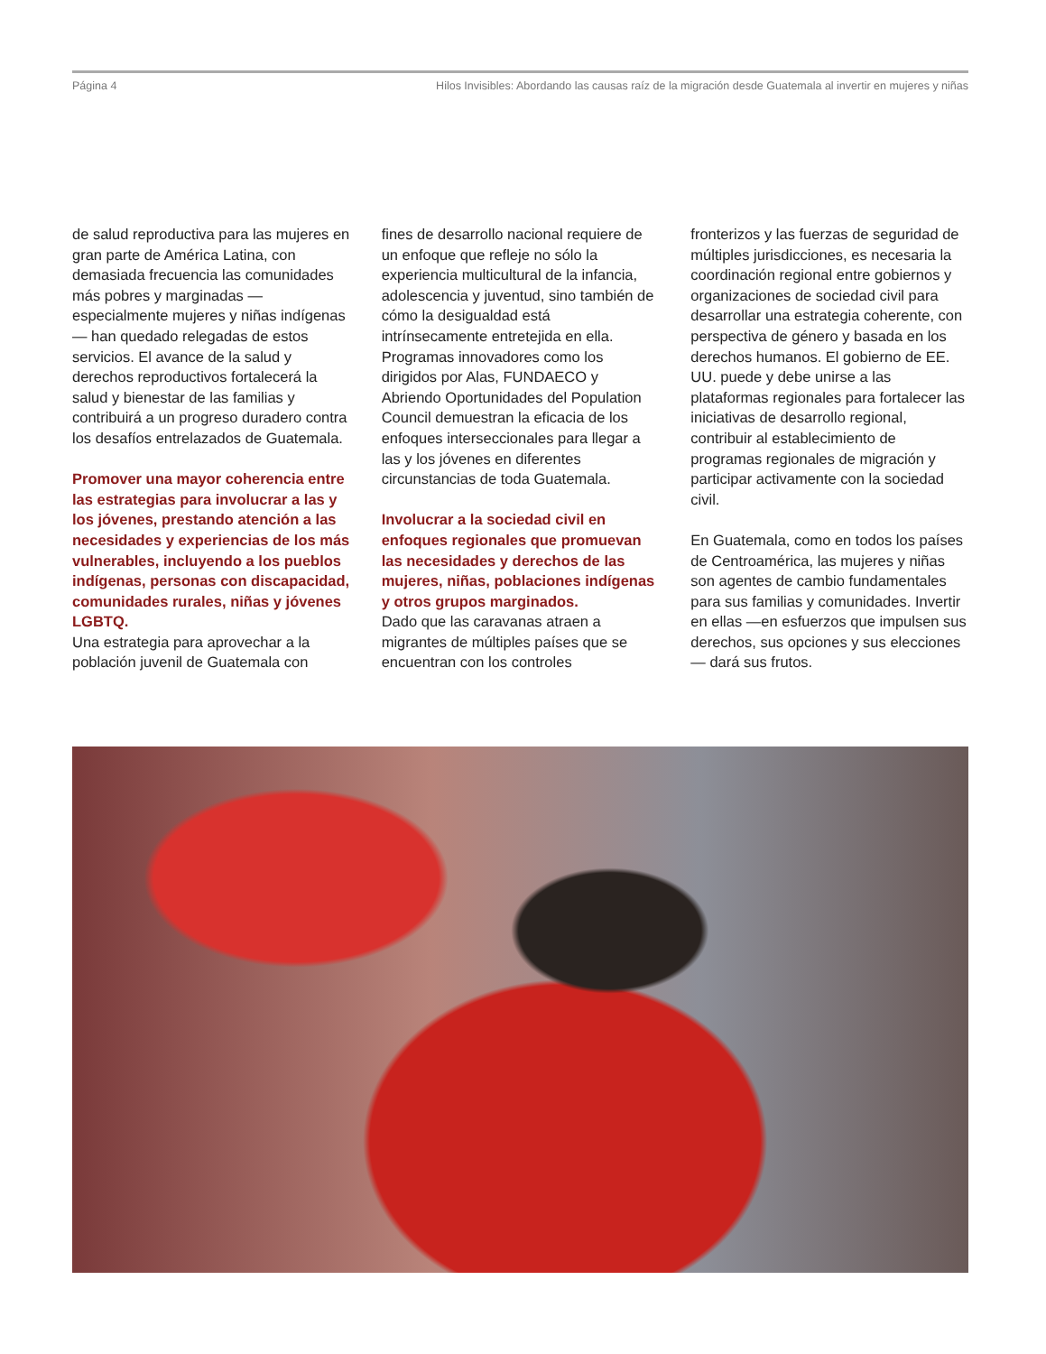Página 4 Hilos Invisibles: Abordando las causas raíz de la migración desde Guatemala al invertir en mujeres y niñas
de salud reproductiva para las mujeres en gran parte de América Latina, con demasiada frecuencia las comunidades más pobres y marginadas —especialmente mujeres y niñas indígenas— han quedado relegadas de estos servicios. El avance de la salud y derechos reproductivos fortalecerá la salud y bienestar de las familias y contribuirá a un progreso duradero contra los desafíos entrelazados de Guatemala.
Promover una mayor coherencia entre las estrategias para involucrar a las y los jóvenes, prestando atención a las necesidades y experiencias de los más vulnerables, incluyendo a los pueblos indígenas, personas con discapacidad, comunidades rurales, niñas y jóvenes LGBTQ.
Una estrategia para aprovechar a la población juvenil de Guatemala con
fines de desarrollo nacional requiere de un enfoque que refleje no sólo la experiencia multicultural de la infancia, adolescencia y juventud, sino también de cómo la desigualdad está intrínsecamente entretejida en ella. Programas innovadores como los dirigidos por Alas, FUNDAECO y Abriendo Oportunidades del Population Council demuestran la eficacia de los enfoques interseccionales para llegar a las y los jóvenes en diferentes circunstancias de toda Guatemala.
Involucrar a la sociedad civil en enfoques regionales que promuevan las necesidades y derechos de las mujeres, niñas, poblaciones indígenas y otros grupos marginados.
Dado que las caravanas atraen a migrantes de múltiples países que se encuentran con los controles
fronterizos y las fuerzas de seguridad de múltiples jurisdicciones, es necesaria la coordinación regional entre gobiernos y organizaciones de sociedad civil para desarrollar una estrategia coherente, con perspectiva de género y basada en los derechos humanos. El gobierno de EE. UU. puede y debe unirse a las plataformas regionales para fortalecer las iniciativas de desarrollo regional, contribuir al establecimiento de programas regionales de migración y participar activamente con la sociedad civil.
En Guatemala, como en todos los países de Centroamérica, las mujeres y niñas son agentes de cambio fundamentales para sus familias y comunidades. Invertir en ellas —en esfuerzos que impulsen sus derechos, sus opciones y sus elecciones— dará sus frutos.